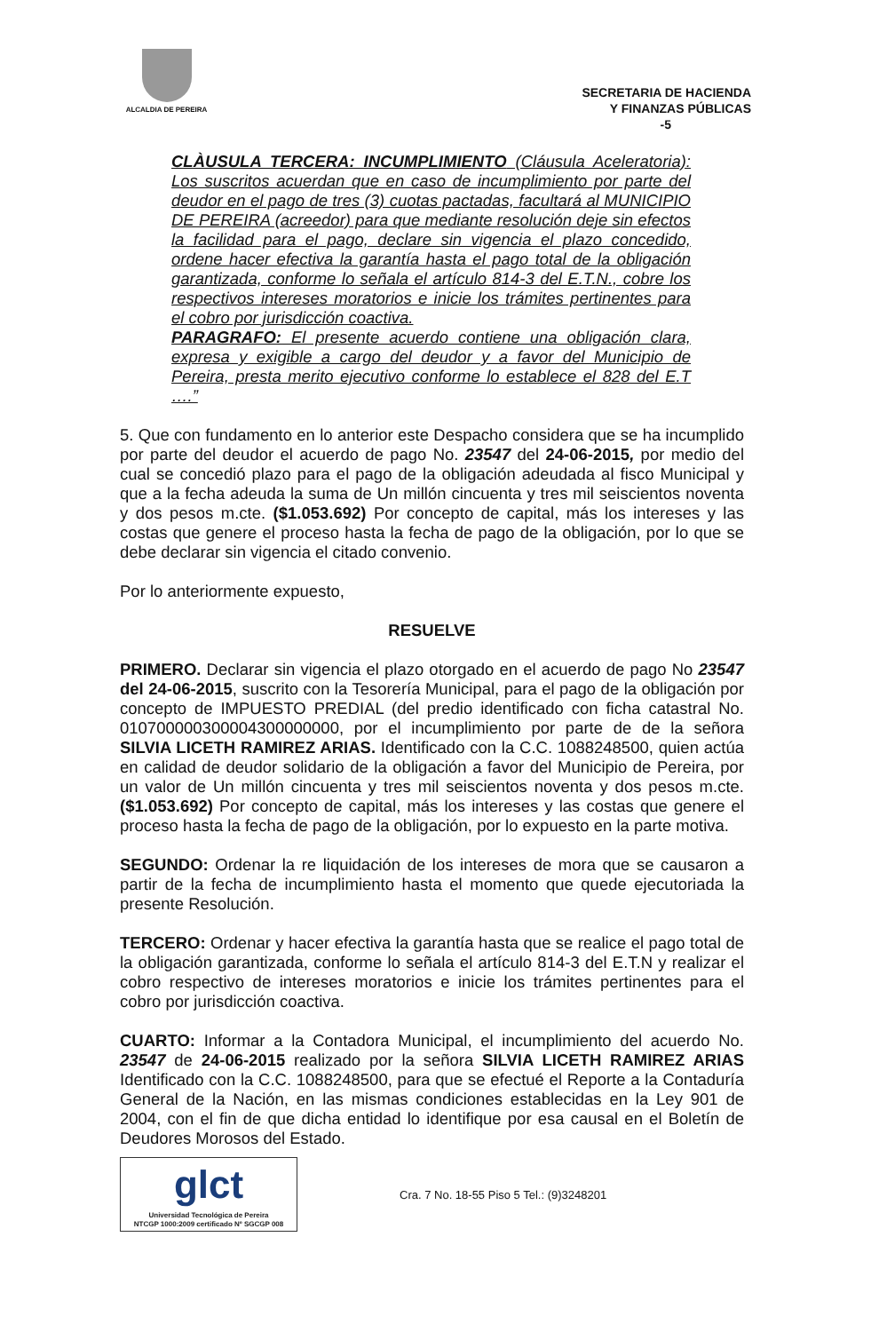ALCALDIA DE PEREIRA
SECRETARIA DE HACIENDA
Y FINANZAS PÚBLICAS
-5
CLÀUSULA TERCERA: INCUMPLIMIENTO (Cláusula Aceleratoria): Los suscritos acuerdan que en caso de incumplimiento por parte del deudor en el pago de tres (3) cuotas pactadas, facultará al MUNICIPIO DE PEREIRA (acreedor) para que mediante resolución deje sin efectos la facilidad para el pago, declare sin vigencia el plazo concedido, ordene hacer efectiva la garantía hasta el pago total de la obligación garantizada, conforme lo señala el artículo 814-3 del E.T.N., cobre los respectivos intereses moratorios e inicie los trámites pertinentes para el cobro por jurisdicción coactiva.
PARAGRAFO: El presente acuerdo contiene una obligación clara, expresa y exigible a cargo del deudor y a favor del Municipio de Pereira, presta merito ejecutivo conforme lo establece el 828 del E.T ….”
5. Que con fundamento en lo anterior este Despacho considera que se ha incumplido por parte del deudor el acuerdo de pago No. 23547 del 24-06-2015, por medio del cual se concedió plazo para el pago de la obligación adeudada al fisco Municipal y que a la fecha adeuda la suma de Un millón cincuenta y tres mil seiscientos noventa y dos pesos m.cte. ($1.053.692) Por concepto de capital, más los intereses y las costas que genere el proceso hasta la fecha de pago de la obligación, por lo que se debe declarar sin vigencia el citado convenio.
Por lo anteriormente expuesto,
RESUELVE
PRIMERO. Declarar sin vigencia el plazo otorgado en el acuerdo de pago No 23547 del 24-06-2015, suscrito con la Tesorería Municipal, para el pago de la obligación por concepto de IMPUESTO PREDIAL (del predio identificado con ficha catastral No. 010700000300004300000000, por el incumplimiento por parte de de la señora SILVIA LICETH RAMIREZ ARIAS. Identificado con la C.C. 1088248500, quien actúa en calidad de deudor solidario de la obligación a favor del Municipio de Pereira, por un valor de Un millón cincuenta y tres mil seiscientos noventa y dos pesos m.cte. ($1.053.692) Por concepto de capital, más los intereses y las costas que genere el proceso hasta la fecha de pago de la obligación, por lo expuesto en la parte motiva.
SEGUNDO: Ordenar la re liquidación de los intereses de mora que se causaron a partir de la fecha de incumplimiento hasta el momento que quede ejecutoriada la presente Resolución.
TERCERO: Ordenar y hacer efectiva la garantía hasta que se realice el pago total de la obligación garantizada, conforme lo señala el artículo 814-3 del E.T.N y realizar el cobro respectivo de intereses moratorios e inicie los trámites pertinentes para el cobro por jurisdicción coactiva.
CUARTO: Informar a la Contadora Municipal, el incumplimiento del acuerdo No. 23547 de 24-06-2015 realizado por la señora SILVIA LICETH RAMIREZ ARIAS Identificado con la C.C. 1088248500, para que se efectué el Reporte a la Contaduría General de la Nación, en las mismas condiciones establecidas en la Ley 901 de 2004, con el fin de que dicha entidad lo identifique por esa causal en el Boletín de Deudores Morosos del Estado.
glct
Universidad Tecnológica de Pereira
NTCGP 1000:2009 certificado Nº SGCGP 008
Cra. 7 No. 18-55 Piso 5 Tel.: (9)3248201